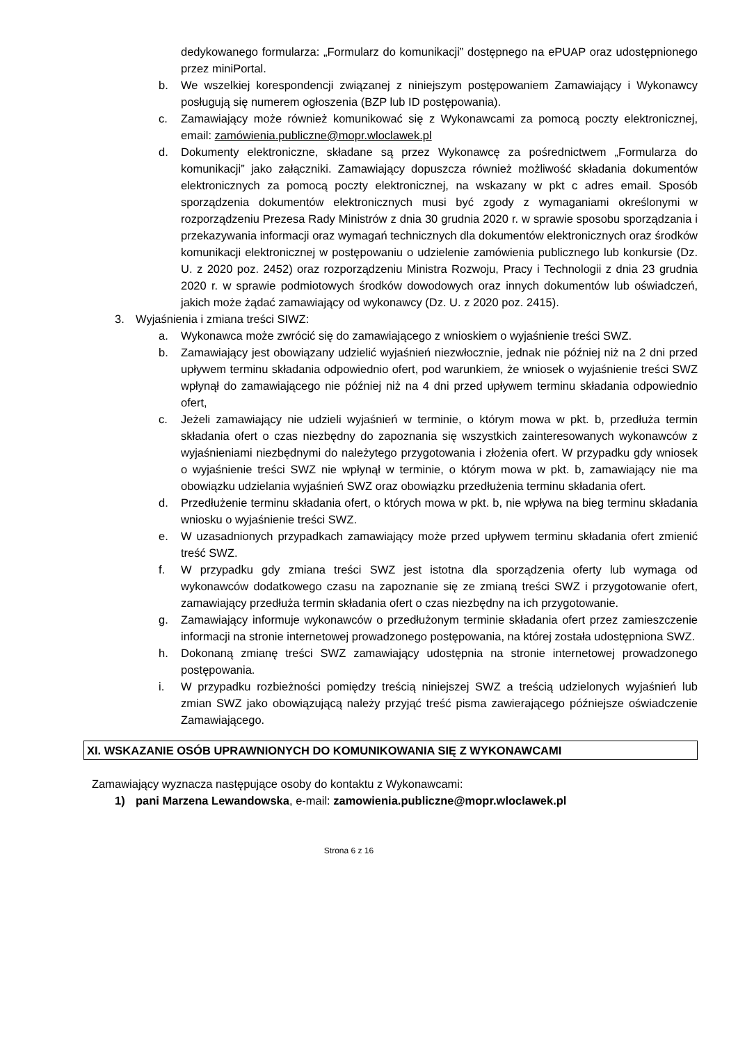dedykowanego formularza: „Formularz do komunikacji” dostępnego na ePUAP oraz udostępnionego przez miniPortal.
b. We wszelkiej korespondencji związanej z niniejszym postępowaniem Zamawiający i Wykonawcy posługują się numerem ogłoszenia (BZP lub ID postępowania).
c. Zamawiający może również komunikować się z Wykonawcami za pomocą poczty elektronicznej, email: zamówienia.publiczne@mopr.wloclawek.pl
d. Dokumenty elektroniczne, składane są przez Wykonawcę za pośrednictwem „Formularza do komunikacji” jako załączniki. Zamawiający dopuszcza również możliwość składania dokumentów elektronicznych za pomocą poczty elektronicznej, na wskazany w pkt c adres email. Sposób sporządzenia dokumentów elektronicznych musi być zgody z wymaganiami określonymi w rozporządzeniu Prezesa Rady Ministrów z dnia 30 grudnia 2020 r. w sprawie sposobu sporządzania i przekazywania informacji oraz wymagań technicznych dla dokumentów elektronicznych oraz środków komunikacji elektronicznej w postępowaniu o udzielenie zamówienia publicznego lub konkursie (Dz. U. z 2020 poz. 2452) oraz rozporządzeniu Ministra Rozwoju, Pracy i Technologii z dnia 23 grudnia 2020 r. w sprawie podmiotowych środków dowodowych oraz innych dokumentów lub oświadczeń, jakich może żądać zamawiający od wykonawcy (Dz. U. z 2020 poz. 2415).
3. Wyjaśnienia i zmiana treści SIWZ:
a. Wykonawca może zwrócić się do zamawiającego z wnioskiem o wyjaśnienie treści SWZ.
b. Zamawiający jest obowiązany udzielić wyjaśnień niezwłocznie, jednak nie później niż na 2 dni przed upływem terminu składania odpowiednio ofert, pod warunkiem, że wniosek o wyjaśnienie treści SWZ wpłynął do zamawiającego nie później niż na 4 dni przed upływem terminu składania odpowiednio ofert,
c. Jeżeli zamawiający nie udzieli wyjaśnień w terminie, o którym mowa w pkt. b, przedłuża termin składania ofert o czas niezbędny do zapoznania się wszystkich zainteresowanych wykonawców z wyjaśnieniami niezbędnymi do należytego przygotowania i złożenia ofert. W przypadku gdy wniosek o wyjaśnienie treści SWZ nie wpłynął w terminie, o którym mowa w pkt. b, zamawiający nie ma obowiązku udzielania wyjaśnień SWZ oraz obowiązku przedłużenia terminu składania ofert.
d. Przedłużenie terminu składania ofert, o których mowa w pkt. b, nie wpływa na bieg terminu składania wniosku o wyjaśnienie treści SWZ.
e. W uzasadnionych przypadkach zamawiający może przed upływem terminu składania ofert zmienić treść SWZ.
f. W przypadku gdy zmiana treści SWZ jest istotna dla sporządzenia oferty lub wymaga od wykonawców dodatkowego czasu na zapoznanie się ze zmianą treści SWZ i przygotowanie ofert, zamawiający przedłuża termin składania ofert o czas niezbędny na ich przygotowanie.
g. Zamawiający informuje wykonawców o przedłużonym terminie składania ofert przez zamieszczenie informacji na stronie internetowej prowadzonego postępowania, na której została udostępniona SWZ.
h. Dokonaną zmianę treści SWZ zamawiający udostępnia na stronie internetowej prowadzonego postępowania.
i. W przypadku rozbieżności pomiędzy treścią niniejszej SWZ a treścią udzielonych wyjaśnień lub zmian SWZ jako obowiązującą należy przyjąć treść pisma zawierającego późniejsze oświadczenie Zamawiającego.
XI. WSKAZANIE OSÓB UPRAWNIONYCH DO KOMUNIKOWANIA SIĘ Z WYKONAWCAMI
Zamawiający wyznacza następujące osoby do kontaktu z Wykonawcami:
1) pani Marzena Lewandowska, e-mail: zamowienia.publiczne@mopr.wloclawek.pl
Strona 6 z 16